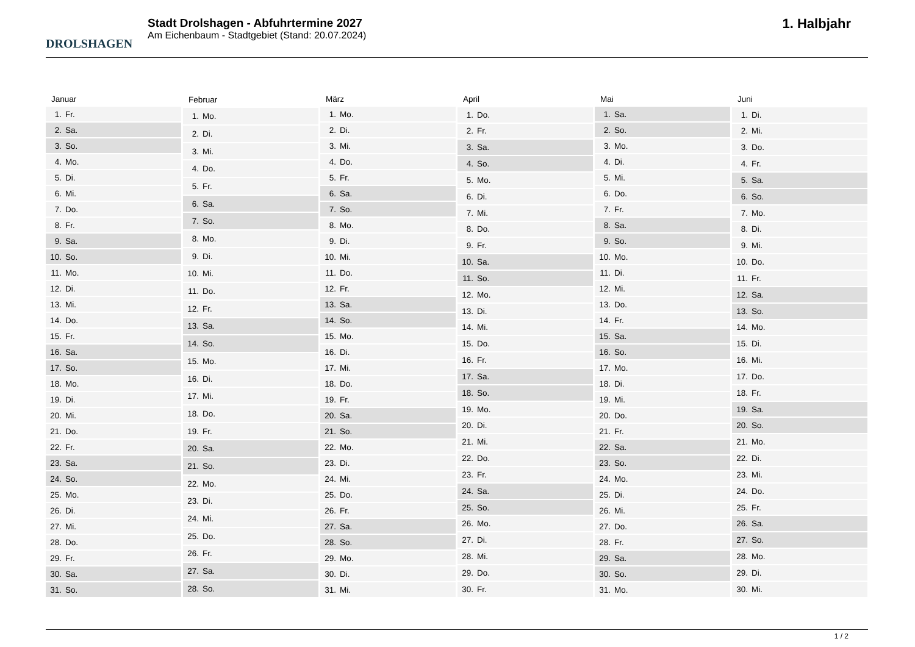DROLSHAGEN
Stadt Drolshagen - Abfuhrtermine 2027
Am Eichenbaum - Stadtgebiet (Stand: 20.07.2024)
1. Halbjahr
| Januar | |
| --- | --- |
| 1. | Fr. |
| 2. | Sa. |
| 3. | So. |
| 4. | Mo. |
| 5. | Di. |
| 6. | Mi. |
| 7. | Do. |
| 8. | Fr. |
| 9. | Sa. |
| 10. | So. |
| 11. | Mo. |
| 12. | Di. |
| 13. | Mi. |
| 14. | Do. |
| 15. | Fr. |
| 16. | Sa. |
| 17. | So. |
| 18. | Mo. |
| 19. | Di. |
| 20. | Mi. |
| 21. | Do. |
| 22. | Fr. |
| 23. | Sa. |
| 24. | So. |
| 25. | Mo. |
| 26. | Di. |
| 27. | Mi. |
| 28. | Do. |
| 29. | Fr. |
| 30. | Sa. |
| 31. | So. |
| Februar | |
| --- | --- |
| 1. | Mo. |
| 2. | Di. |
| 3. | Mi. |
| 4. | Do. |
| 5. | Fr. |
| 6. | Sa. |
| 7. | So. |
| 8. | Mo. |
| 9. | Di. |
| 10. | Mi. |
| 11. | Do. |
| 12. | Fr. |
| 13. | Sa. |
| 14. | So. |
| 15. | Mo. |
| 16. | Di. |
| 17. | Mi. |
| 18. | Do. |
| 19. | Fr. |
| 20. | Sa. |
| 21. | So. |
| 22. | Mo. |
| 23. | Di. |
| 24. | Mi. |
| 25. | Do. |
| 26. | Fr. |
| 27. | Sa. |
| 28. | So. |
| März | |
| --- | --- |
| 1. | Mo. |
| 2. | Di. |
| 3. | Mi. |
| 4. | Do. |
| 5. | Fr. |
| 6. | Sa. |
| 7. | So. |
| 8. | Mo. |
| 9. | Di. |
| 10. | Mi. |
| 11. | Do. |
| 12. | Fr. |
| 13. | Sa. |
| 14. | So. |
| 15. | Mo. |
| 16. | Di. |
| 17. | Mi. |
| 18. | Do. |
| 19. | Fr. |
| 20. | Sa. |
| 21. | So. |
| 22. | Mo. |
| 23. | Di. |
| 24. | Mi. |
| 25. | Do. |
| 26. | Fr. |
| 27. | Sa. |
| 28. | So. |
| 29. | Mo. |
| 30. | Di. |
| 31. | Mi. |
| April | |
| --- | --- |
| 1. | Do. |
| 2. | Fr. |
| 3. | Sa. |
| 4. | So. |
| 5. | Mo. |
| 6. | Di. |
| 7. | Mi. |
| 8. | Do. |
| 9. | Fr. |
| 10. | Sa. |
| 11. | So. |
| 12. | Mo. |
| 13. | Di. |
| 14. | Mi. |
| 15. | Do. |
| 16. | Fr. |
| 17. | Sa. |
| 18. | So. |
| 19. | Mo. |
| 20. | Di. |
| 21. | Mi. |
| 22. | Do. |
| 23. | Fr. |
| 24. | Sa. |
| 25. | So. |
| 26. | Mo. |
| 27. | Di. |
| 28. | Mi. |
| 29. | Do. |
| 30. | Fr. |
| Mai | |
| --- | --- |
| 1. | Sa. |
| 2. | So. |
| 3. | Mo. |
| 4. | Di. |
| 5. | Mi. |
| 6. | Do. |
| 7. | Fr. |
| 8. | Sa. |
| 9. | So. |
| 10. | Mo. |
| 11. | Di. |
| 12. | Mi. |
| 13. | Do. |
| 14. | Fr. |
| 15. | Sa. |
| 16. | So. |
| 17. | Mo. |
| 18. | Di. |
| 19. | Mi. |
| 20. | Do. |
| 21. | Fr. |
| 22. | Sa. |
| 23. | So. |
| 24. | Mo. |
| 25. | Di. |
| 26. | Mi. |
| 27. | Do. |
| 28. | Fr. |
| 29. | Sa. |
| 30. | So. |
| 31. | Mo. |
| Juni | |
| --- | --- |
| 1. | Di. |
| 2. | Mi. |
| 3. | Do. |
| 4. | Fr. |
| 5. | Sa. |
| 6. | So. |
| 7. | Mo. |
| 8. | Di. |
| 9. | Mi. |
| 10. | Do. |
| 11. | Fr. |
| 12. | Sa. |
| 13. | So. |
| 14. | Mo. |
| 15. | Di. |
| 16. | Mi. |
| 17. | Do. |
| 18. | Fr. |
| 19. | Sa. |
| 20. | So. |
| 21. | Mo. |
| 22. | Di. |
| 23. | Mi. |
| 24. | Do. |
| 25. | Fr. |
| 26. | Sa. |
| 27. | So. |
| 28. | Mo. |
| 29. | Di. |
| 30. | Mi. |
1 / 2